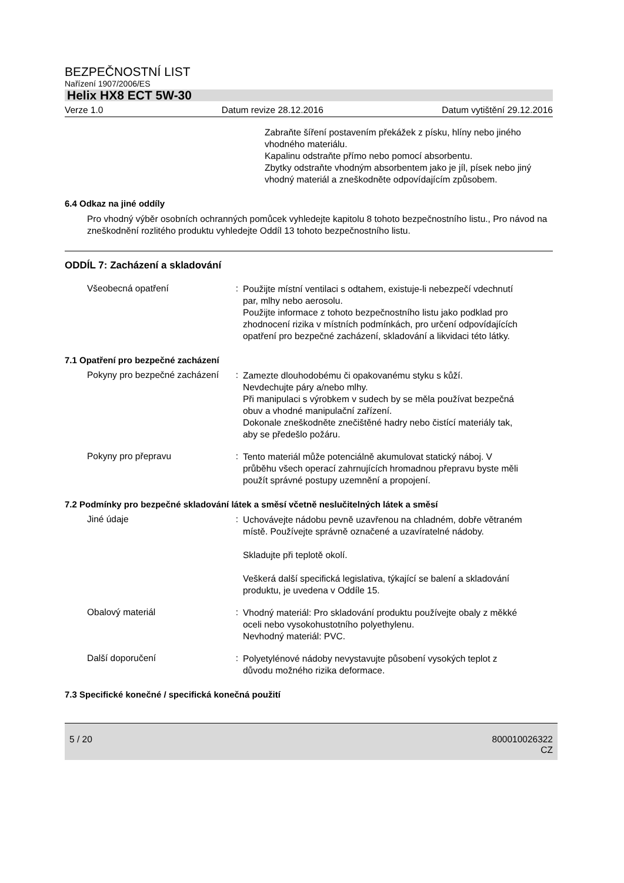BEZPEČNOSTNÍ LIST
Nařízení 1907/2006/ES
Helix HX8 ECT 5W-30
Verze 1.0 Datum revize 28.12.2016 Datum vytištění 29.12.2016
Zabraňte šíření postavením překážek z písku, hlíny nebo jiného vhodného materiálu.
Kapalinu odstraňte přímo nebo pomocí absorbentu.
Zbytky odstraňte vhodným absorbentem jako je jíl, písek nebo jiný vhodný materiál a zneškodněte odpovídajícím způsobem.
6.4 Odkaz na jiné oddíly
Pro vhodný výběr osobních ochranných pomůcek vyhledejte kapitolu 8 tohoto bezpečnostního listu., Pro návod na zneškodnění rozlitého produktu vyhledejte Oddíl 13 tohoto bezpečnostního listu.
ODDÍL 7: Zacházení a skladování
Všeobecná opatření :
Použijte místní ventilaci s odtahem, existuje-li nebezpečí vdechnutí par, mlhy nebo aerosolu.
Použijte informace z tohoto bezpečnostního listu jako podklad pro zhodnocení rizika v místních podmínkách, pro určení odpovídajících opatření pro bezpečné zacházení, skladování a likvidaci této látky.
7.1 Opatření pro bezpečné zacházení
Pokyny pro bezpečné zacházení
:
Zamezte dlouhodobému či opakovanému styku s kůží.
Nevdechujte páry a/nebo mlhy.
Při manipulaci s výrobkem v sudech by se měla používat bezpečná obuv a vhodné manipulační zařízení.
Dokonale zneškodněte znečištěné hadry nebo čistící materiály tak, aby se předešlo požáru.
Pokyny pro přepravu :
Tento materiál může potenciálně akumulovat statický náboj. V průběhu všech operací zahrnujících hromadnou přepravu byste měli použít správné postupy uzemnění a propojení.
7.2 Podmínky pro bezpečné skladování látek a směsí včetně neslučitelných látek a směsí
Jiné údaje :
Uchovávejte nádobu pevně uzavřenou na chladném, dobře větraném místě. Používejte správně označené a uzavíratelné nádoby.
Skladujte při teplotě okolí.
Veškerá další specifická legislativa, týkající se balení a skladování produktu, je uvedena v Oddíle 15.
Obalový materiál :
Vhodný materiál: Pro skladování produktu používejte obaly z měkké oceli nebo vysokohustotního polyethylenu.
Nevhodný materiál: PVC.
Další doporučení :
Polyetylénové nádoby nevystavujte působení vysokých teplot z důvodu možného rizika deformace.
7.3 Specifické konečné / specifická konečná použití
5 / 20 800010026322
CZ